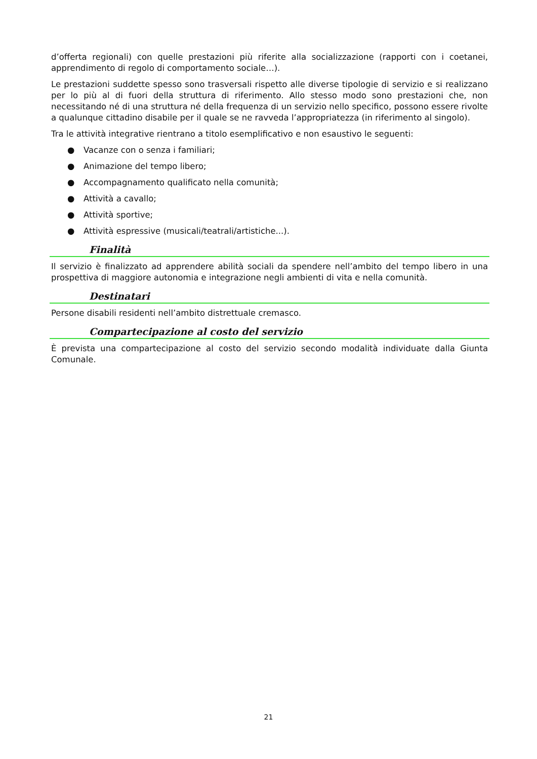d’offerta regionali) con quelle prestazioni più riferite alla socializzazione (rapporti con i coetanei, apprendimento di regolo di comportamento sociale…).
Le prestazioni suddette spesso sono trasversali rispetto alle diverse tipologie di servizio e si realizzano per lo più al di fuori della struttura di riferimento. Allo stesso modo sono prestazioni che, non necessitando né di una struttura né della frequenza di un servizio nello specifico, possono essere rivolte a qualunque cittadino disabile per il quale se ne ravveda l’appropriatezza (in riferimento al singolo).
Tra le attività integrative rientrano a titolo esemplificativo e non esaustivo le seguenti:
● Vacanze con o senza i familiari;
● Animazione del tempo libero;
● Accompagnamento qualificato nella comunità;
● Attività a cavallo;
● Attività sportive;
● Attività espressive (musicali/teatrali/artistiche...).
Finalità
Il servizio è finalizzato ad apprendere abilità sociali da spendere nell’ambito del tempo libero in una prospettiva di maggiore autonomia e integrazione negli ambienti di vita e nella comunità.
Destinatari
Persone disabili residenti nell’ambito distrettuale cremasco.
Compartecipazione al costo del servizio
È prevista una compartecipazione al costo del servizio secondo modalità individuate dalla Giunta Comunale.
21